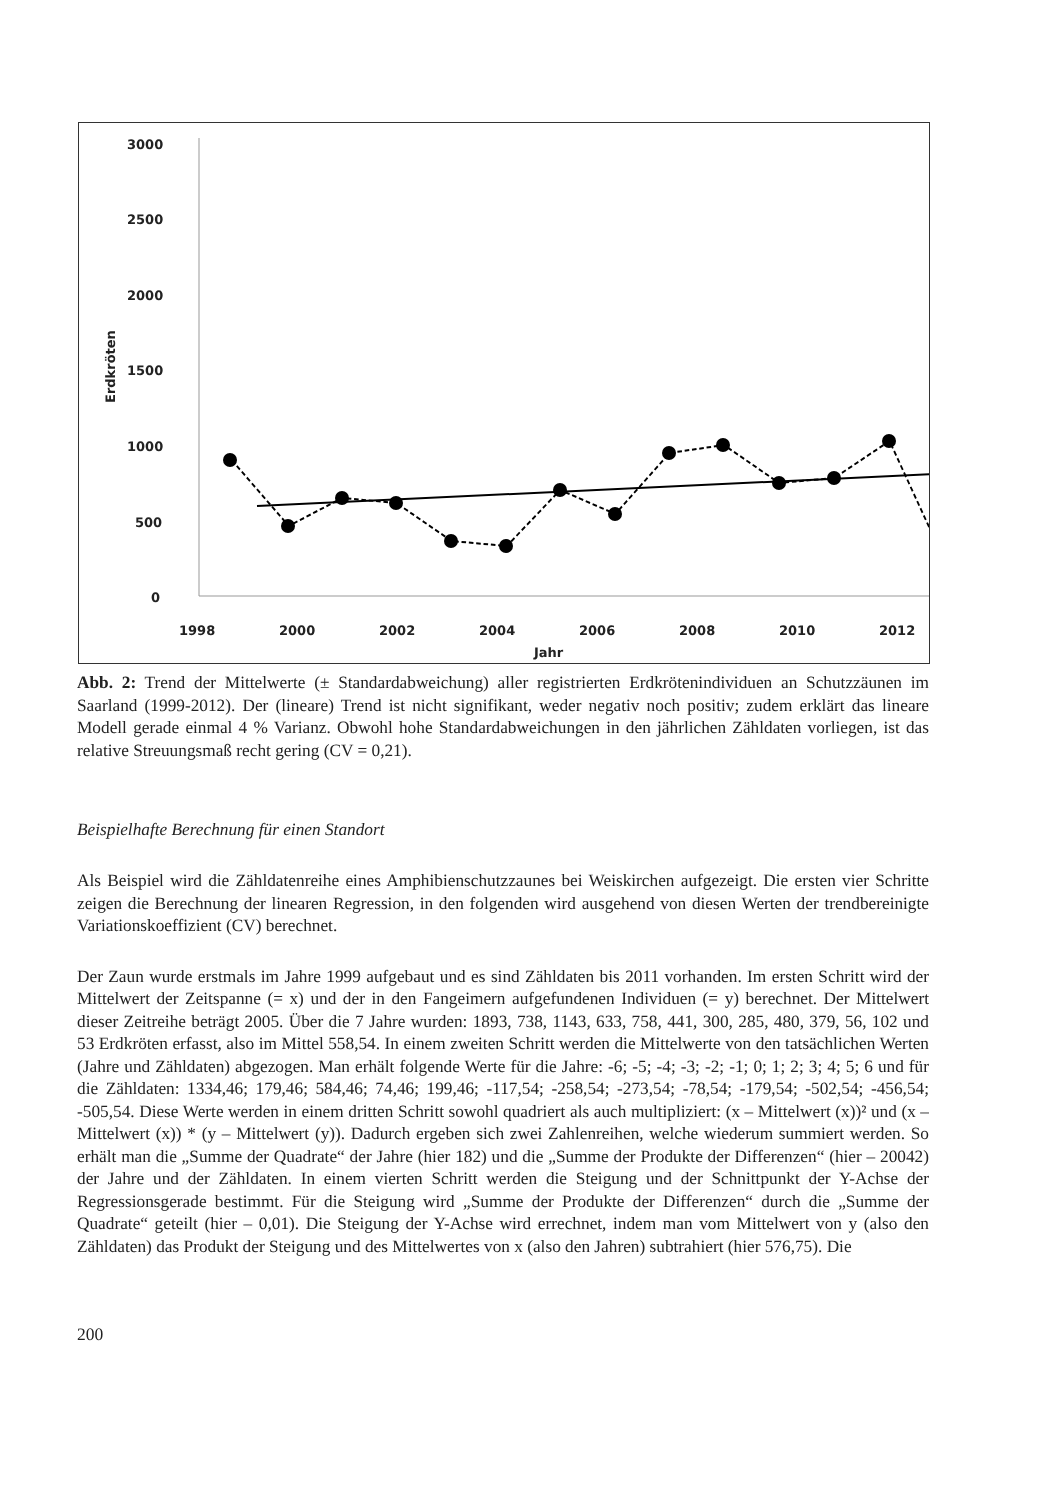3000
2500
2000
1500
1000
500
0
Erdkröten
1998
2000
2002
2004
2006
2008
2010
2012
Jahr
Abb. 2: Trend der Mittelwerte (± Standardabweichung) aller registrierten Erdkrötenindividuen an Schutzzäunen im Saarland (1999-2012). Der (lineare) Trend ist nicht signifikant, weder negativ noch positiv; zudem erklärt das lineare Modell gerade einmal 4 % Varianz. Obwohl hohe Standardabweichungen in den jährlichen Zähldaten vorliegen, ist das relative Streuungsmaß recht gering (CV = 0,21).
Beispielhafte Berechnung für einen Standort
Als Beispiel wird die Zähldatenreihe eines Amphibienschutzzaunes bei Weiskirchen aufgezeigt. Die ersten vier Schritte zeigen die Berechnung der linearen Regression, in den folgenden wird ausgehend von diesen Werten der trendbereinigte Variationskoeffizient (CV) berechnet.
Der Zaun wurde erstmals im Jahre 1999 aufgebaut und es sind Zähldaten bis 2011 vorhanden. Im ersten Schritt wird der Mittelwert der Zeitspanne (= x) und der in den Fangeimern aufgefundenen Individuen (= y) berechnet. Der Mittelwert dieser Zeitreihe beträgt 2005. Über die 7 Jahre wurden: 1893, 738, 1143, 633, 758, 441, 300, 285, 480, 379, 56, 102 und 53 Erdkröten erfasst, also im Mittel 558,54. In einem zweiten Schritt werden die Mittelwerte von den tatsächlichen Werten (Jahre und Zähldaten) abgezogen. Man erhält folgende Werte für die Jahre: -6; -5; -4; -3; -2; -1; 0; 1; 2; 3; 4; 5; 6 und für die Zähldaten: 1334,46; 179,46; 584,46; 74,46; 199,46; -117,54; -258,54; -273,54; -78,54; -179,54; -502,54; -456,54; -505,54. Diese Werte werden in einem dritten Schritt sowohl quadriert als auch multipliziert: (x – Mittelwert (x))² und (x – Mittelwert (x)) * (y – Mittelwert (y)). Dadurch ergeben sich zwei Zahlenreihen, welche wiederum summiert werden. So erhält man die „Summe der Quadrate“ der Jahre (hier 182) und die „Summe der Produkte der Differenzen“ (hier – 20042) der Jahre und der Zähldaten. In einem vierten Schritt werden die Steigung und der Schnittpunkt der Y-Achse der Regressionsgerade bestimmt. Für die Steigung wird „Summe der Produkte der Differenzen“ durch die „Summe der Quadrate“ geteilt (hier – 0,01). Die Steigung der Y-Achse wird errechnet, indem man vom Mittelwert von y (also den Zähldaten) das Produkt der Steigung und des Mittelwertes von x (also den Jahren) subtrahiert (hier 576,75). Die
200